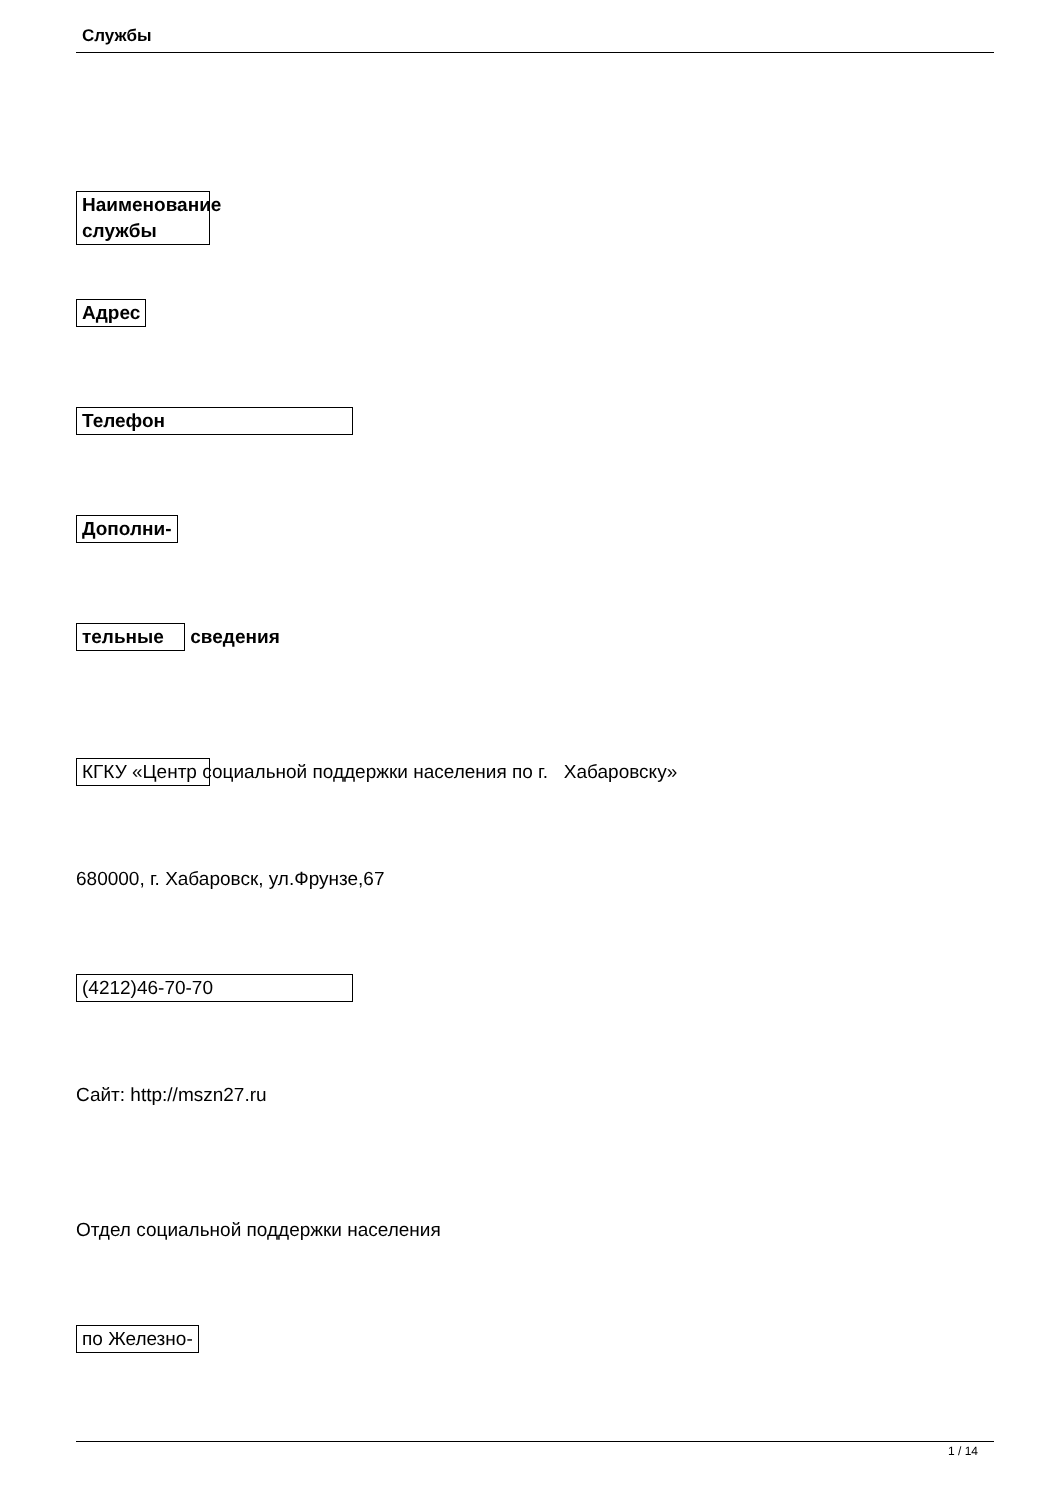Службы
Наименование службы
Адрес
Телефон
Дополни-
тельные сведения
КГКУ «Центр социальной поддержки населения по г. Хабаровску»
680000, г. Хабаровск, ул.Фрунзе,67
(4212)46-70-70
Сайт: http://mszn27.ru
Отдел социальной поддержки населения
по Железно-
1 / 14